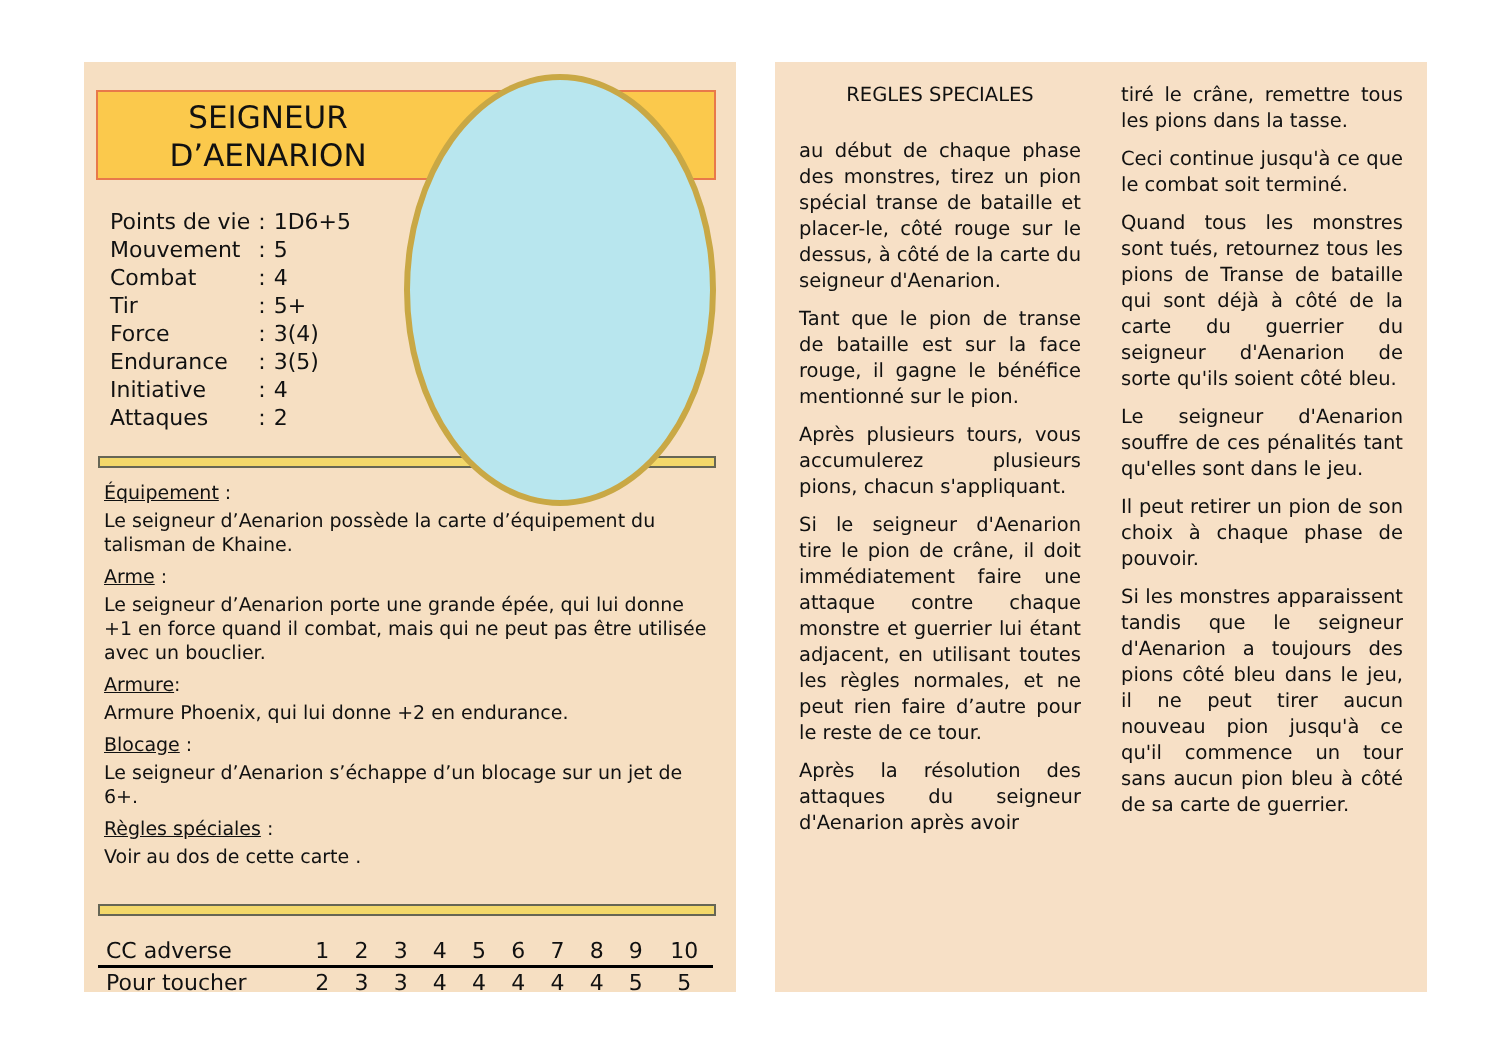SEIGNEUR
D’AENARION
| Points de vie | : | 1D6+5 |
| Mouvement | : | 5 |
| Combat | : | 4 |
| Tir | : | 5+ |
| Force | : | 3(4) |
| Endurance | : | 3(5) |
| Initiative | : | 4 |
| Attaques | : | 2 |
Équipement :
Le seigneur d’Aenarion possède la carte d’équipement du talisman de Khaine.
Arme :
Le seigneur d’Aenarion porte une grande épée, qui lui donne +1 en force quand il combat, mais qui ne peut pas être utilisée avec un bouclier.
Armure:
Armure Phoenix, qui lui donne +2 en endurance.
Blocage :
Le seigneur d’Aenarion s’échappe d’un blocage sur un jet de 6+.
Règles spéciales :
Voir au dos de cette carte .
| CC adverse | 1 | 2 | 3 | 4 | 5 | 6 | 7 | 8 | 9 | 10 |
| Pour toucher | 2 | 3 | 3 | 4 | 4 | 4 | 4 | 4 | 5 | 5 |
REGLES SPECIALES
au début de chaque phase des monstres, tirez un pion spécial transe de bataille et placer-le, côté rouge sur le dessus, à côté de la carte du seigneur d'Aenarion.
Tant que le pion de transe de bataille est sur la face rouge, il gagne le bénéfice mentionné sur le pion.
Après plusieurs tours, vous accumulerez plusieurs pions, chacun s'appliquant.
Si le seigneur d'Aenarion tire le pion de crâne, il doit immédiatement faire une attaque contre chaque monstre et guerrier lui étant adjacent, en utilisant toutes les règles normales, et ne peut rien faire d’autre pour le reste de ce tour.
Après la résolution des attaques du seigneur d'Aenarion après avoir
tiré le crâne, remettre tous les pions dans la tasse.
Ceci continue jusqu'à ce que le combat soit terminé.
Quand tous les monstres sont tués, retournez tous les pions de Transe de bataille qui sont déjà à côté de la carte du guerrier du seigneur d'Aenarion de sorte qu'ils soient côté bleu.
Le seigneur d'Aenarion souffre de ces pénalités tant qu'elles sont dans le jeu.
Il peut retirer un pion de son choix à chaque phase de pouvoir.
Si les monstres apparaissent tandis que le seigneur d'Aenarion a toujours des pions côté bleu dans le jeu, il ne peut tirer aucun nouveau pion jusqu'à ce qu'il commence un tour sans aucun pion bleu à côté de sa carte de guerrier.